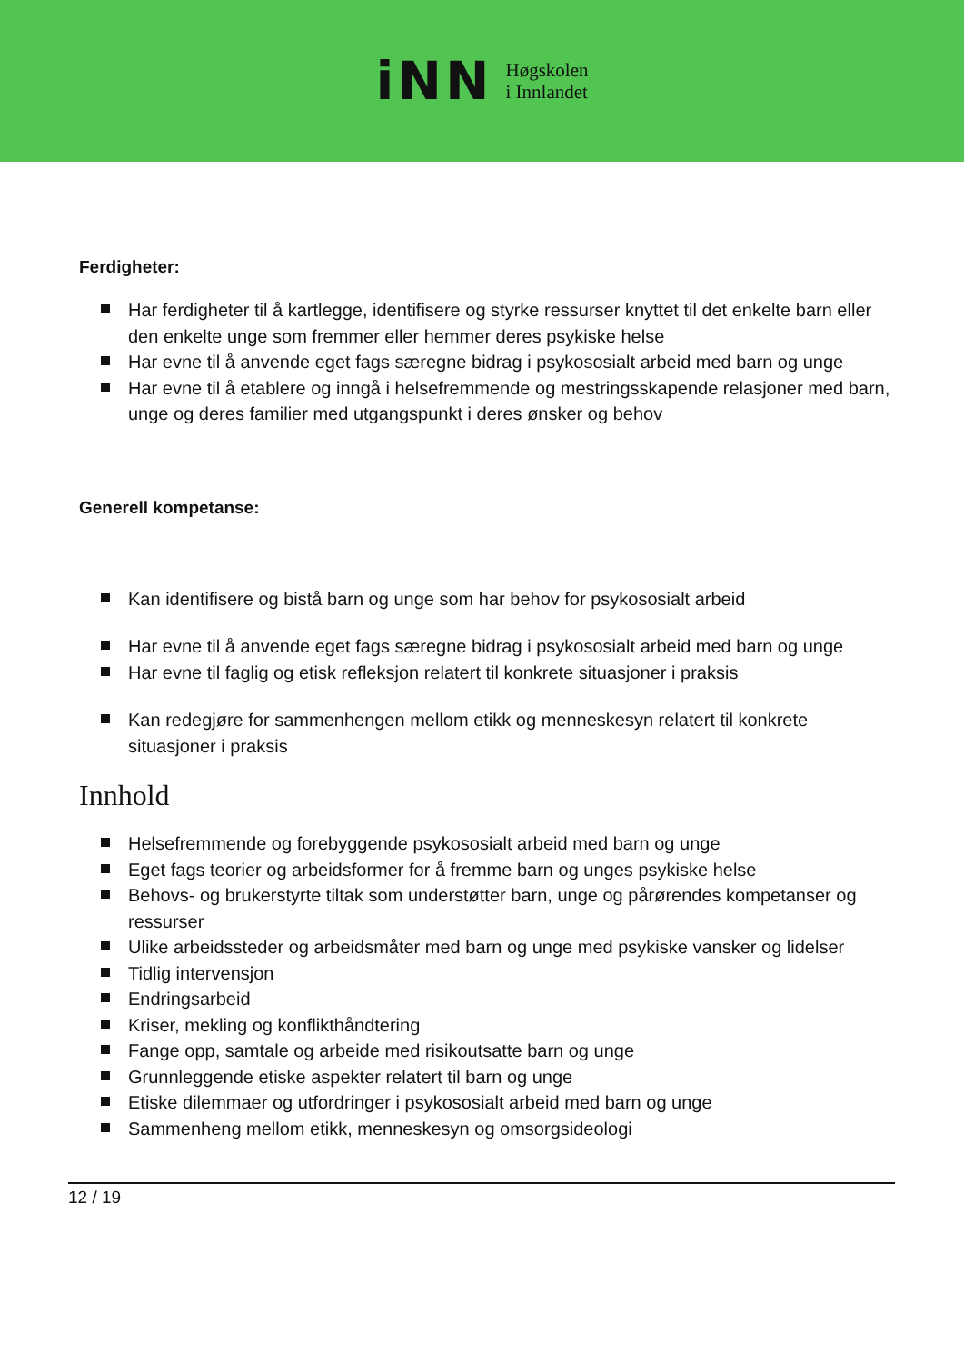iNN Høgskolen
i Innlandet
Ferdigheter:
Har ferdigheter til å kartlegge, identifisere og styrke ressurser knyttet til det enkelte barn eller den enkelte unge som fremmer eller hemmer deres psykiske helse
Har evne til å anvende eget fags særegne bidrag i psykososialt arbeid med barn og unge
Har evne til å etablere og inngå i helsefremmende og mestringsskapende relasjoner med barn, unge og deres familier med utgangspunkt i deres ønsker og behov
Generell kompetanse:
Kan identifisere og bistå barn og unge som har behov for psykososialt arbeid
Har evne til å anvende eget fags særegne bidrag i psykososialt arbeid med barn og unge
Har evne til faglig og etisk refleksjon relatert til konkrete situasjoner i praksis
Kan redegjøre for sammenhengen mellom etikk og menneskesyn relatert til konkrete situasjoner i praksis
Innhold
Helsefremmende og forebyggende psykososialt arbeid med barn og unge
Eget fags teorier og arbeidsformer for å fremme barn og unges psykiske helse
Behovs- og brukerstyrte tiltak som understøtter barn, unge og pårørendes kompetanser og ressurser
Ulike arbeidssteder og arbeidsmåter med barn og unge med psykiske vansker og lidelser
Tidlig intervensjon
Endringsarbeid
Kriser, mekling og konflikthåndtering
Fange opp, samtale og arbeide med risikoutsatte barn og unge
Grunnleggende etiske aspekter relatert til barn og unge
Etiske dilemmaer og utfordringer i psykososialt arbeid med barn og unge
Sammenheng mellom etikk, menneskesyn og omsorgsideologi
12 / 19